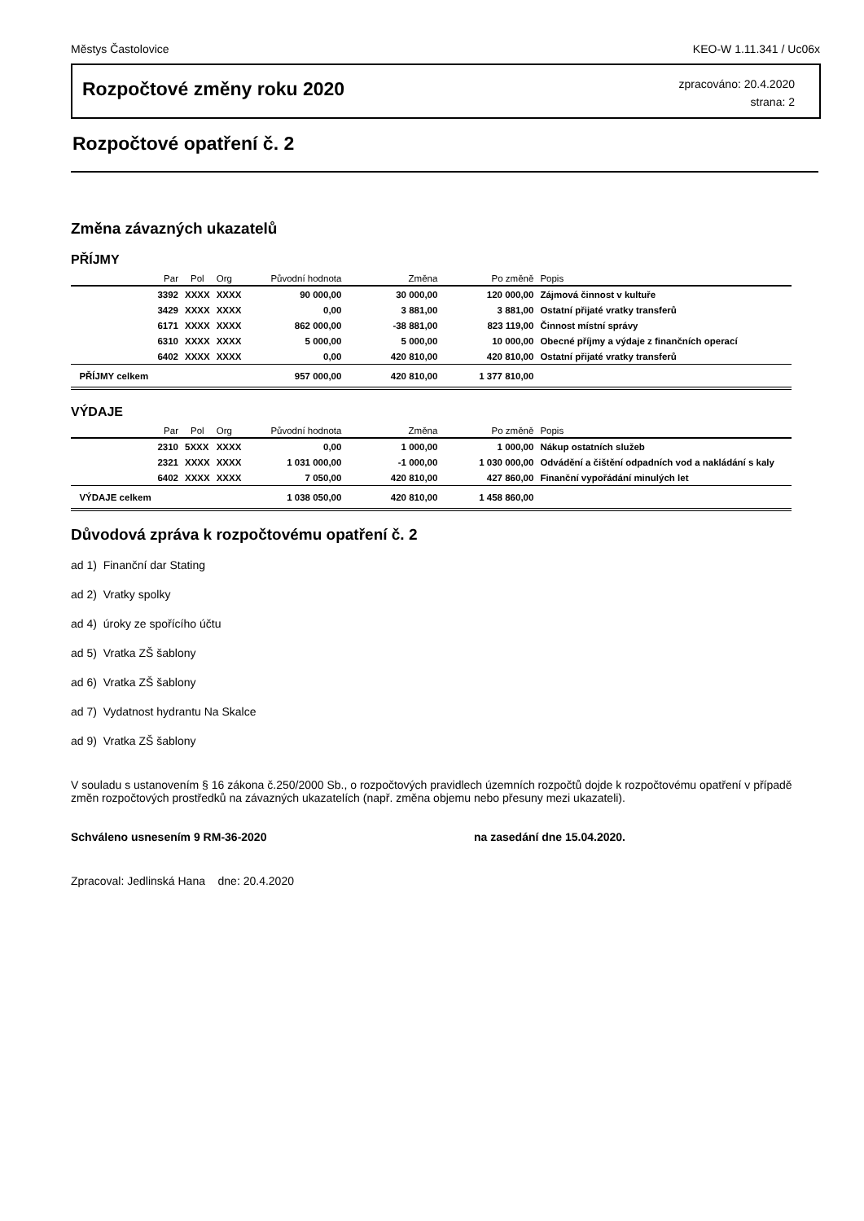Městys Častolovice KEO-W 1.11.341 / Uc06x
Rozpočtové změny roku 2020
zpracováno: 20.4.2020
strana: 2
Rozpočtové opatření č. 2
Změna závazných ukazatelů
PŘÍJMY
| | Par | Pol | Org | Původní hodnota | Změna | Po změně | Popis |
| --- | --- | --- | --- | --- | --- | --- | --- |
| | 3392 | XXXX | XXXX | 90 000,00 | 30 000,00 | 120 000,00 | Zájmová činnost v kultuře |
| | 3429 | XXXX | XXXX | 0,00 | 3 881,00 | 3 881,00 | Ostatní přijaté vratky transferů |
| | 6171 | XXXX | XXXX | 862 000,00 | -38 881,00 | 823 119,00 | Činnost místní správy |
| | 6310 | XXXX | XXXX | 5 000,00 | 5 000,00 | 10 000,00 | Obecné příjmy a výdaje z finančních operací |
| | 6402 | XXXX | XXXX | 0,00 | 420 810,00 | 420 810,00 | Ostatní přijaté vratky transferů |
| PŘÍJMY celkem | | | | 957 000,00 | 420 810,00 | 1 377 810,00 | |
VÝDAJE
| | Par | Pol | Org | Původní hodnota | Změna | Po změně | Popis |
| --- | --- | --- | --- | --- | --- | --- | --- |
| | 2310 | 5XXX | XXXX | 0,00 | 1 000,00 | 1 000,00 | Nákup ostatních služeb |
| | 2321 | XXXX | XXXX | 1 031 000,00 | -1 000,00 | 1 030 000,00 | Odvádění a čištění odpadních vod a nakládání s kaly |
| | 6402 | XXXX | XXXX | 7 050,00 | 420 810,00 | 427 860,00 | Finanční vypořádání minulých let |
| VÝDAJE celkem | | | | 1 038 050,00 | 420 810,00 | 1 458 860,00 | |
Důvodová zpráva k rozpočtovému opatření č. 2
ad 1) Finanční dar Stating
ad 2) Vratky spolky
ad 4) úroky ze spořícího účtu
ad 5) Vratka ZŠ šablony
ad 6) Vratka ZŠ šablony
ad 7) Vydatnost hydrantu Na Skalce
ad 9) Vratka ZŠ šablony
V souladu s ustanovením § 16 zákona č.250/2000 Sb., o rozpočtových pravidlech územních rozpočtů dojde k rozpočtovému opatření v případě změn rozpočtových prostředků na závazných ukazatelích (např. změna objemu nebo přesuny mezi ukazateli).
Schváleno usnesením 9 RM-36-2020 na zasedání dne 15.04.2020.
Zpracoval: Jedlinská Hana dne: 20.4.2020